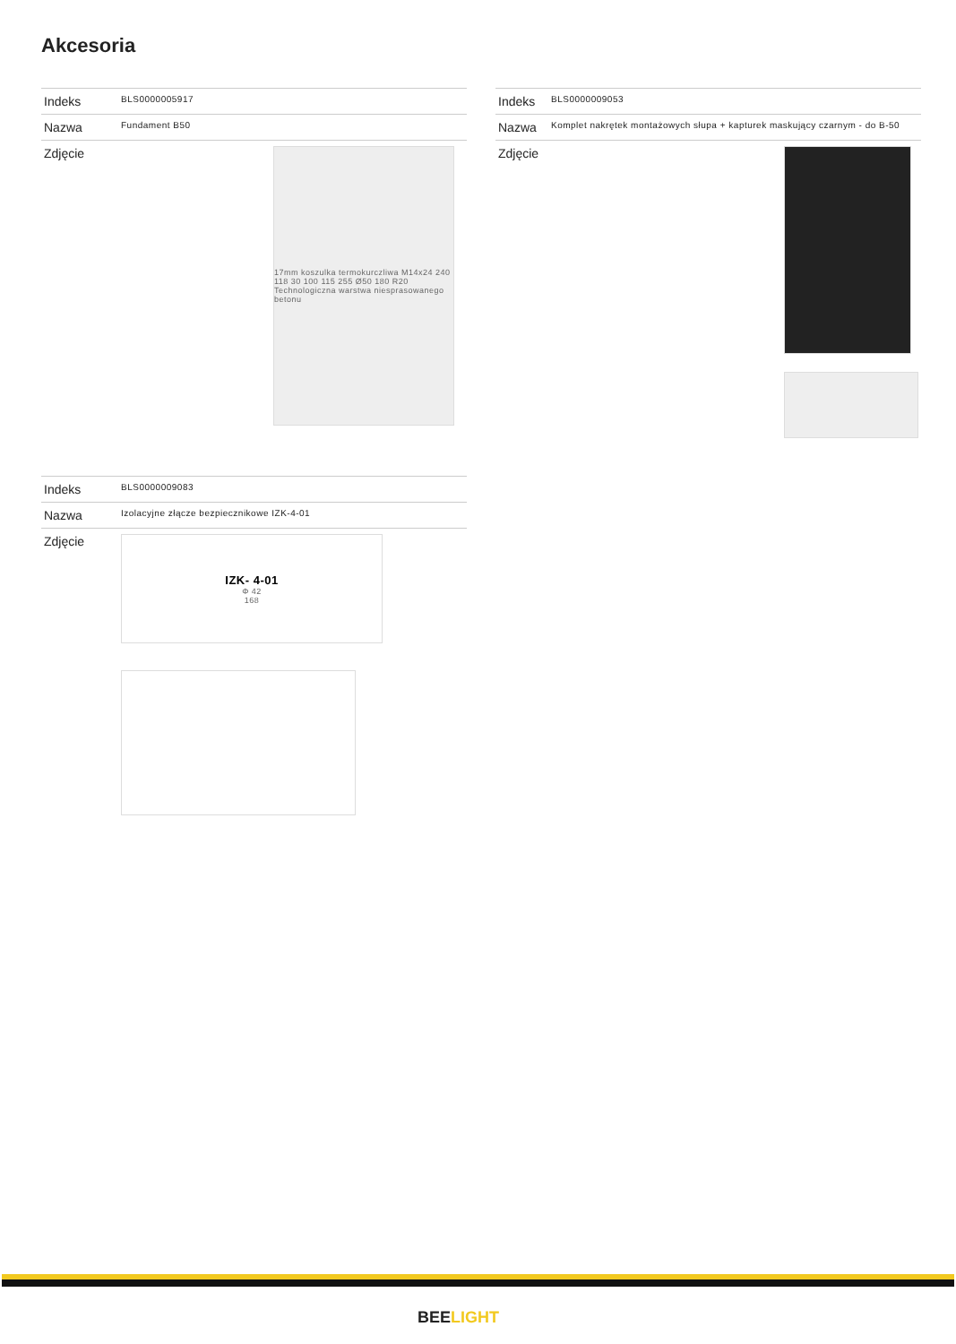Akcesoria
| Indeks | BLS0000005917 |
| Nazwa | Fundament B50 |
| Zdjęcie | 17mm koszulka termokurczliwa M14x24 240 118 30 100 115 255 Ø50 180 R20 Technologiczna warstwa niesprasowanego betonu |
| Indeks | BLS0000009053 |
| Nazwa | Komplet nakrętek montażowych słupa + kapturek maskujący czarnym - do B-50 |
| Zdjęcie | |
| Indeks | BLS0000009083 |
| Nazwa | Izolacyjne złącze bezpiecznikowe IZK-4-01 |
| Zdjęcie | IZK- 4-01 Φ 42 168 |
BEELIGHT